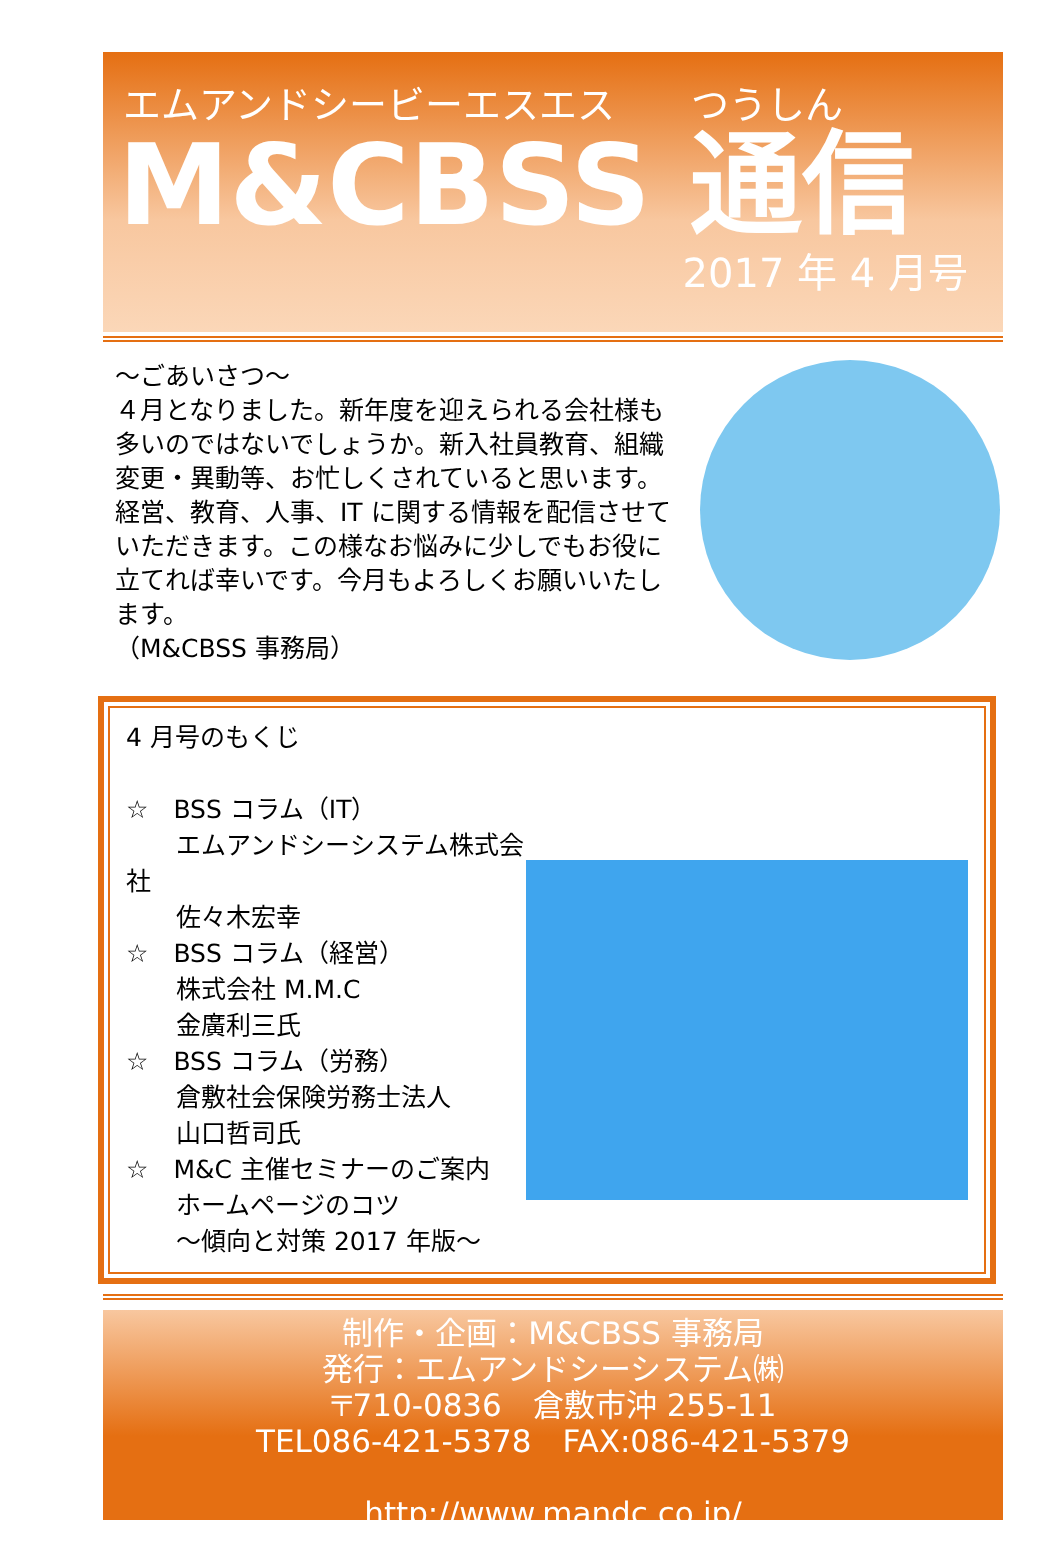エムアンドシービーエスエス　　つうしん
M&CBSS 通信
2017 年 4 月号
～ごあいさつ～
４月となりました。新年度を迎えられる会社様も多いのではないでしょうか。新入社員教育、組織変更・異動等、お忙しくされていると思います。経営、教育、人事、IT に関する情報を配信させていただきます。この様なお悩みに少しでもお役に立てれば幸いです。今月もよろしくお願いいたします。
（M&CBSS 事務局）
4 月号のもくじ
☆　BSS コラム（IT）
　　エムアンドシーシステム株式会社
　　佐々木宏幸
☆　BSS コラム（経営）
　　株式会社 M.M.C
　　金廣利三氏
☆　BSS コラム（労務）
　　倉敷社会保険労務士法人
　　山口哲司氏
☆　M&C 主催セミナーのご案内
　　ホームページのコツ
　　～傾向と対策 2017 年版～
制作・企画：M&CBSS 事務局
発行：エムアンドシーシステム㈱
〒710-0836　倉敷市沖 255-11
TEL086-421-5378　FAX:086-421-5379
http://www.mandc.co.jp/